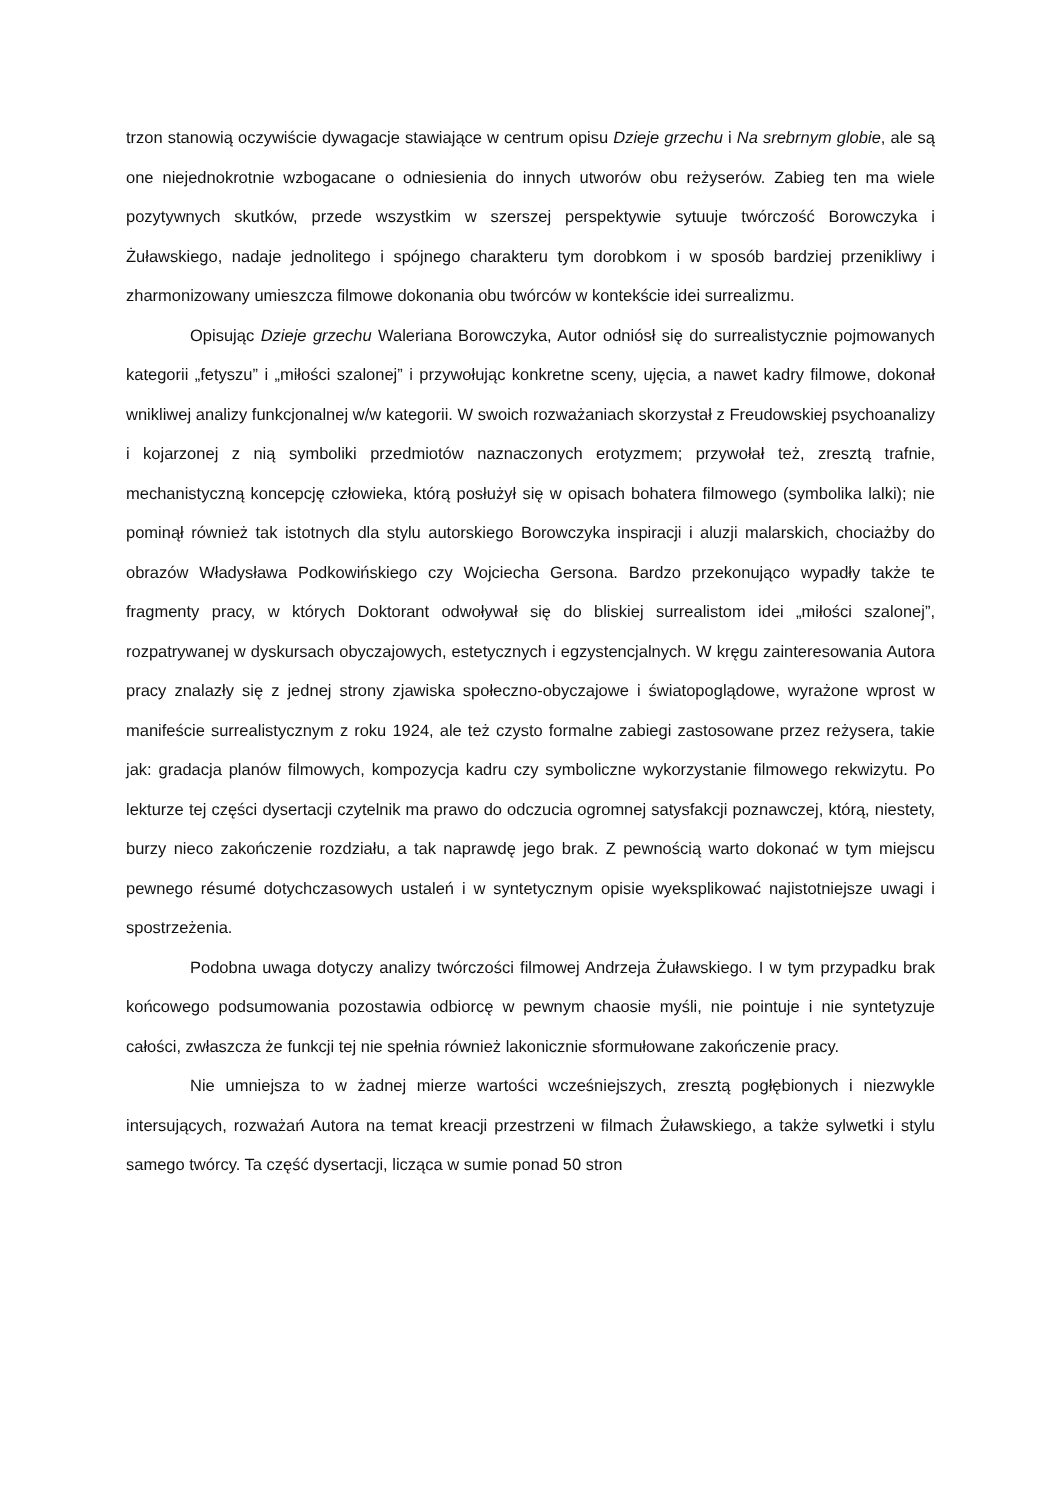trzon stanowią oczywiście dywagacje stawiające w centrum opisu Dzieje grzechu i Na srebrnym globie, ale są one niejednokrotnie wzbogacane o odniesienia do innych utworów obu reżyserów. Zabieg ten ma wiele pozytywnych skutków, przede wszystkim w szerszej perspektywie sytuuje twórczość Borowczyka i Żuławskiego, nadaje jednolitego i spójnego charakteru tym dorobkom i w sposób bardziej przenikliwy i zharmonizowany umieszcza filmowe dokonania obu twórców w kontekście idei surrealizmu.
Opisując Dzieje grzechu Waleriana Borowczyka, Autor odniósł się do surrealistycznie pojmowanych kategorii „fetyszu” i „miłości szalonej” i przywołując konkretne sceny, ujęcia, a nawet kadry filmowe, dokonał wnikliwej analizy funkcjonalnej w/w kategorii. W swoich rozważaniach skorzystał z Freudowskiej psychoanalizy i kojarzonej z nią symboliki przedmiotów naznaczonych erotyzmem; przywołał też, zresztą trafnie, mechanistyczną koncepcję człowieka, którą posłużył się w opisach bohatera filmowego (symbolika lalki); nie pominął również tak istotnych dla stylu autorskiego Borowczyka inspiracji i aluzji malarskich, chociażby do obrazów Władysława Podkowińskiego czy Wojciecha Gersona. Bardzo przekonująco wypadły także te fragmenty pracy, w których Doktorant odwoływał się do bliskiej surrealistom idei „miłości szalonej”, rozpatrywanej w dyskursach obyczajowych, estetycznych i egzystencjalnych. W kręgu zainteresowania Autora pracy znalazły się z jednej strony zjawiska społeczno-obyczajowe i światopoglądowe, wyrażone wprost w manifeście surrealistycznym z roku 1924, ale też czysto formalne zabiegi zastosowane przez reżysera, takie jak: gradacja planów filmowych, kompozycja kadru czy symboliczne wykorzystanie filmowego rekwizytu. Po lekturze tej części dysertacji czytelnik ma prawo do odczucia ogromnej satysfakcji poznawczej, którą, niestety, burzy nieco zakończenie rozdziału, a tak naprawdę jego brak. Z pewnością warto dokonać w tym miejscu pewnego résumé dotychczasowych ustaleń i w syntetycznym opisie wyeksplikować najistotniejsze uwagi i spostrzeżenia.
Podobna uwaga dotyczy analizy twórczości filmowej Andrzeja Żuławskiego. I w tym przypadku brak końcowego podsumowania pozostawia odbiorcę w pewnym chaosie myśli, nie pointuje i nie syntetyzuje całości, zwłaszcza że funkcji tej nie spełnia również lakonicznie sformułowane zakończenie pracy.
Nie umniejsza to w żadnej mierze wartości wcześniejszych, zresztą pogłębionych i niezwykle intersujących, rozważań Autora na temat kreacji przestrzeni w filmach Żuławskiego, a także sylwetki i stylu samego twórcy. Ta część dysertacji, licząca w sumie ponad 50 stron